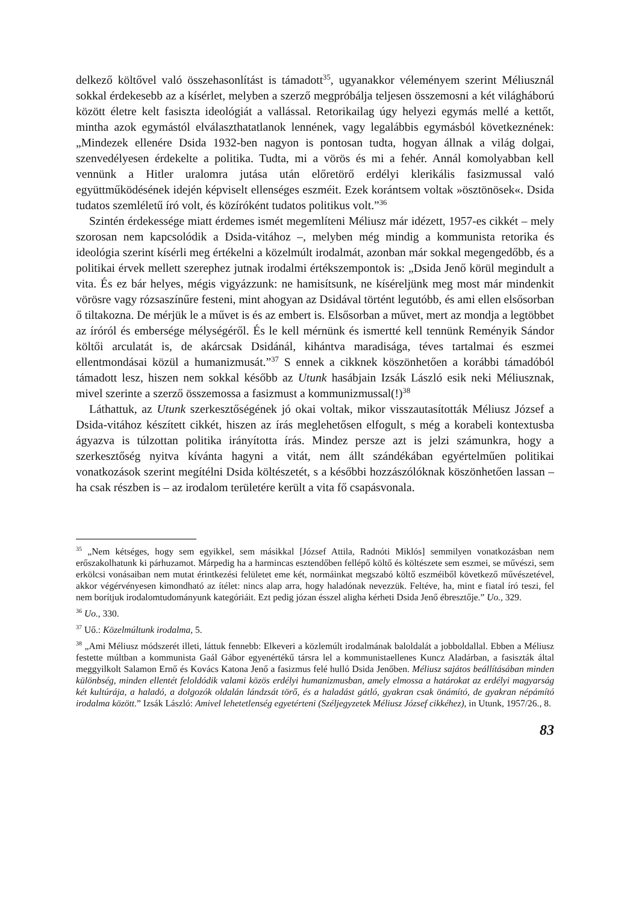delkező költővel való összehasonlítást is támadott<sup>35</sup>, ugyanakkor véleményem szerint Méliusznál sokkal érdekesebb az a kísérlet, melyben a szerző megpróbálja teljesen összemosni a két világháború között életre kelt fasiszta ideológiát a vallással. Retorikailag úgy helyezi egymás mellé a kettőt, mintha azok egymástól elválaszthatatlanok lennének, vagy legalábbis egymásból következnének: „Mindezek ellenére Dsida 1932-ben nagyon is pontosan tudta, hogyan állnak a világ dolgai, szenvedélyesen érdekelte a politika. Tudta, mi a vörös és mi a fehér. Annál komolyabban kell vennünk a Hitler uralomra jutása után előretörő erdélyi klerikális fasizmussal való együttműködésének idején képviselt ellenséges eszméit. Ezek korántsem voltak »ösztönösek«. Dsida tudatos szemléletű író volt, és közíróként tudatos politikus volt.”<sup>36</sup>
Szintén érdekessége miatt érdemes ismét megemlíteni Méliusz már idézett, 1957-es cikkét – mely szorosan nem kapcsolódik a Dsida-vitához –, melyben még mindig a kommunista retorika és ideológia szerint kísérli meg értékelni a közelmúlt irodalmát, azonban már sokkal megengedőbb, és a politikai érvek mellett szerephez jutnak irodalmi értékszempontok is: „Dsida Jenő körül megindult a vita. És ez bár helyes, mégis vigyázzunk: ne hamisítsunk, ne kíséreljünk meg most már mindenkit vörösre vagy rózsaszínűre festeni, mint ahogyan az Dsidával történt legutóbb, és ami ellen elsősorban ő tiltakozna. De mérjük le a művet is és az embert is. Elsősorban a művet, mert az mondja a legtöbbet az íróról és embersége mélységéről. És le kell mérnünk és ismertté kell tennünk Reményik Sándor költői arculatát is, de akárcsak Dsidánál, kihántva maradisága, téves tartalmai és eszmei ellentmondásai közül a humanizmusát.”<sup>37</sup> S ennek a cikknek köszönhetően a korábbi támadóból támadott lesz, hiszen nem sokkal később az Utunk hasábjain Izsák László esik neki Méliusznak, mivel szerinte a szerző összemossa a fasizmust a kommunizmussal(!)<sup>38</sup>
Láthattuk, az Utunk szerkesztőségének jó okai voltak, mikor visszautasították Méliusz József a Dsida-vitához készített cikkét, hiszen az írás meglehetősen elfogult, s még a korabeli kontextusba ágyazva is túlzottan politika irányította írás. Mindez persze azt is jelzi számunkra, hogy a szerkesztőség nyitva kívánta hagyni a vitát, nem állt szándékában egyértelműen politikai vonatkozások szerint megítélni Dsida költészetét, s a későbbi hozzászólóknak köszönhetően lassan – ha csak részben is – az irodalom területére került a vita fő csapásvonala.
<sup>35</sup> „Nem kétséges, hogy sem egyikkel, sem másikkal [József Attila, Radnóti Miklós] semmilyen vonatkozásban nem erőszakolhatunk ki párhuzamot. Márpedig ha a harmincas esztendőben fellépő költő és költészete sem eszmei, se művészi, sem erkölcsi vonásaiban nem mutat érintkezési felületet eme két, normáinkat megszabó költő eszméiből következő művészetével, akkor végérvényesen kimondható az ítélet: nincs alap arra, hogy haladónak nevezzük. Feltéve, ha, mint e fiatal író teszi, fel nem borítjuk irodalomtudományunk kategóriáit. Ezt pedig józan ésszel aligha kérheti Dsida Jenő ébresztője.” Uo., 329.
<sup>36</sup> Uo., 330.
<sup>37</sup> Uő.: Közelmúltunk irodalma, 5.
<sup>38</sup> „Ami Méliusz módszerét illeti, láttuk fennebb: Elkeveri a közlemúlt irodalmának baloldalát a jobboldallal. Ebben a Méliusz festette múltban a kommunista Gaál Gábor egyenértékű társra lel a kommunistaellenes Kuncz Aladárban, a fasiszták által meggyilkolt Salamon Ernő és Kovács Katona Jenő a fasizmus felé hulló Dsida Jenőben. Méliusz sajátos beállításában minden különbség, minden ellentét feloldódik valami közös erdélyi humanizmusban, amely elmossa a határokat az erdélyi magyarság két kultúrája, a haladó, a dolgozók oldalán lándzsát törő, és a haladást gátló, gyakran csak önámító, de gyakran népámító irodalma között.” Izsák László: Amivel lehetetlenség egyetérteni (Széljegyzetek Méliusz József cikkéhez), in Utunk, 1957/26., 8.
83